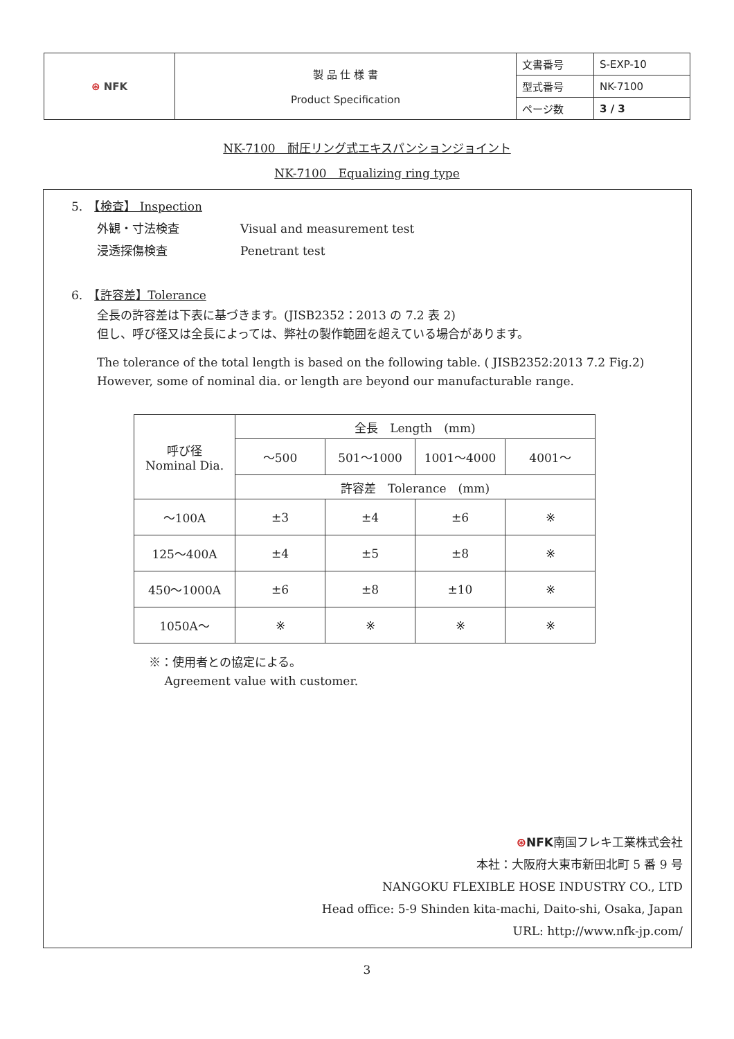| ⊛ NFK | 製 品 仕 様 書 Product Specification | 文書番号 | S-EXP-10 |
| | | 型式番号 | NK-7100 |
| | | ページ数 | 3 / 3 |
NK-7100　耐圧リング式エキスパンションジョイント
NK-7100　Equalizing ring type
5.　【検査】 Inspection
外観・寸法検査 Visual and measurement test
浸透探傷検査 Penetrant test
6.　【許容差】Tolerance
全長の許容差は下表に基づきます。(JISB2352：2013 の 7.2 表 2)
但し、呼び径又は全長によっては、弊社の製作範囲を超えている場合があります。
The tolerance of the total length is based on the following table. ( JISB2352:2013 7.2 Fig.2)
However, some of nominal dia. or length are beyond our manufacturable range.
| 呼び径 Nominal Dia. | 全長 Length (mm) | | | |
| | ～500 | 501～1000 | 1001～4000 | 4001～ |
| | 許容差 Tolerance (mm) | | | |
| ～100A | ±3 | ±4 | ±6 | ※ |
| 125～400A | ±4 | ±5 | ±8 | ※ |
| 450～1000A | ±6 | ±8 | ±10 | ※ |
| 1050A～ | ※ | ※ | ※ | ※ |
※：使用者との協定による。
　 Agreement value with customer.
⊛NFK南国フレキ工業株式会社
本社：大阪府大東市新田北町 5 番 9 号
NANGOKU FLEXIBLE HOSE INDUSTRY CO., LTD
Head office: 5-9 Shinden kita-machi, Daito-shi, Osaka, Japan
URL: http://www.nfk-jp.com/
3